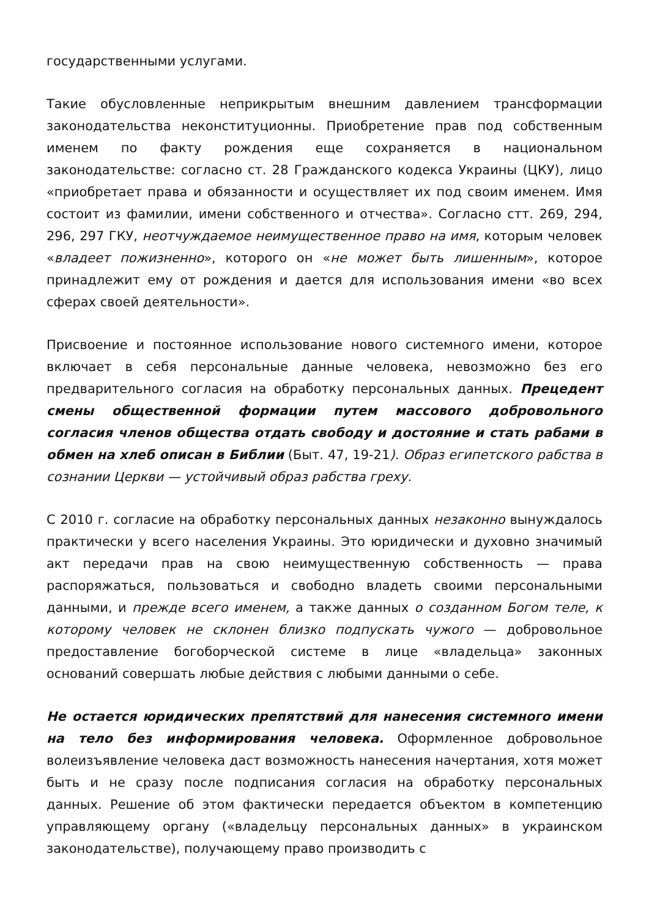государственными услугами.
Такие обусловленные неприкрытым внешним давлением трансформации законодательства неконституционны. Приобретение прав под собственным именем по факту рождения еще сохраняется в национальном законодательстве: согласно ст. 28 Гражданского кодекса Украины (ЦКУ), лицо «приобретает права и обязанности и осуществляет их под своим именем. Имя состоит из фамилии, имени собственного и отчества». Согласно стт. 269, 294, 296, 297 ГКУ, неотчуждаемое неимущественное право на имя, которым человек «владеет пожизненно», которого он «не может быть лишенным», которое принадлежит ему от рождения и дается для использования имени «во всех сферах своей деятельности».
Присвоение и постоянное использование нового системного имени, которое включает в себя персональные данные человека, невозможно без его предварительного согласия на обработку персональных данных. Прецедент смены общественной формации путем массового добровольного согласия членов общества отдать свободу и достояние и стать рабами в обмен на хлеб описан в Библии (Быт. 47, 19-21). Образ египетского рабства в сознании Церкви — устойчивый образ рабства греху.
С 2010 г. согласие на обработку персональных данных незаконно вынуждалось практически у всего населения Украины. Это юридически и духовно значимый акт передачи прав на свою неимущественную собственность — права распоряжаться, пользоваться и свободно владеть своими персональными данными, и прежде всего именем, а также данных о созданном Богом теле, к которому человек не склонен близко подпускать чужого — добровольное предоставление богоборческой системе в лице «владельца» законных оснований совершать любые действия с любыми данными о себе.
Не остается юридических препятствий для нанесения системного имени на тело без информирования человека. Оформленное добровольное волеизъявление человека даст возможность нанесения начертания, хотя может быть и не сразу после подписания согласия на обработку персональных данных. Решение об этом фактически передается объектом в компетенцию управляющему органу («владельцу персональных данных» в украинском законодательстве), получающему право производить с